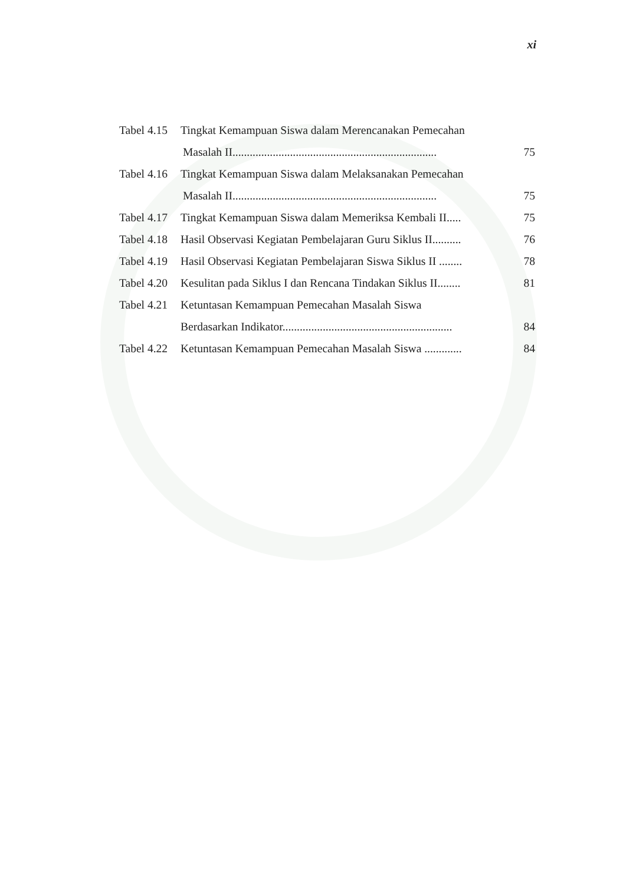xi
Tabel 4.15 Tingkat Kemampuan Siswa dalam Merencanakan Pemecahan
Masalah II....................................................................... 75
Tabel 4.16 Tingkat Kemampuan Siswa dalam Melaksanakan Pemecahan
Masalah II....................................................................... 75
Tabel 4.17 Tingkat Kemampuan Siswa dalam Memeriksa Kembali II..... 75
Tabel 4.18 Hasil Observasi Kegiatan Pembelajaran Guru Siklus II.......... 76
Tabel 4.19 Hasil Observasi Kegiatan Pembelajaran Siswa Siklus II ........ 78
Tabel 4.20 Kesulitan pada Siklus I dan Rencana Tindakan Siklus II........ 81
Tabel 4.21 Ketuntasan Kemampuan Pemecahan Masalah Siswa
Berdasarkan Indikator........................................................... 84
Tabel 4.22 Ketuntasan Kemampuan Pemecahan Masalah Siswa ............. 84